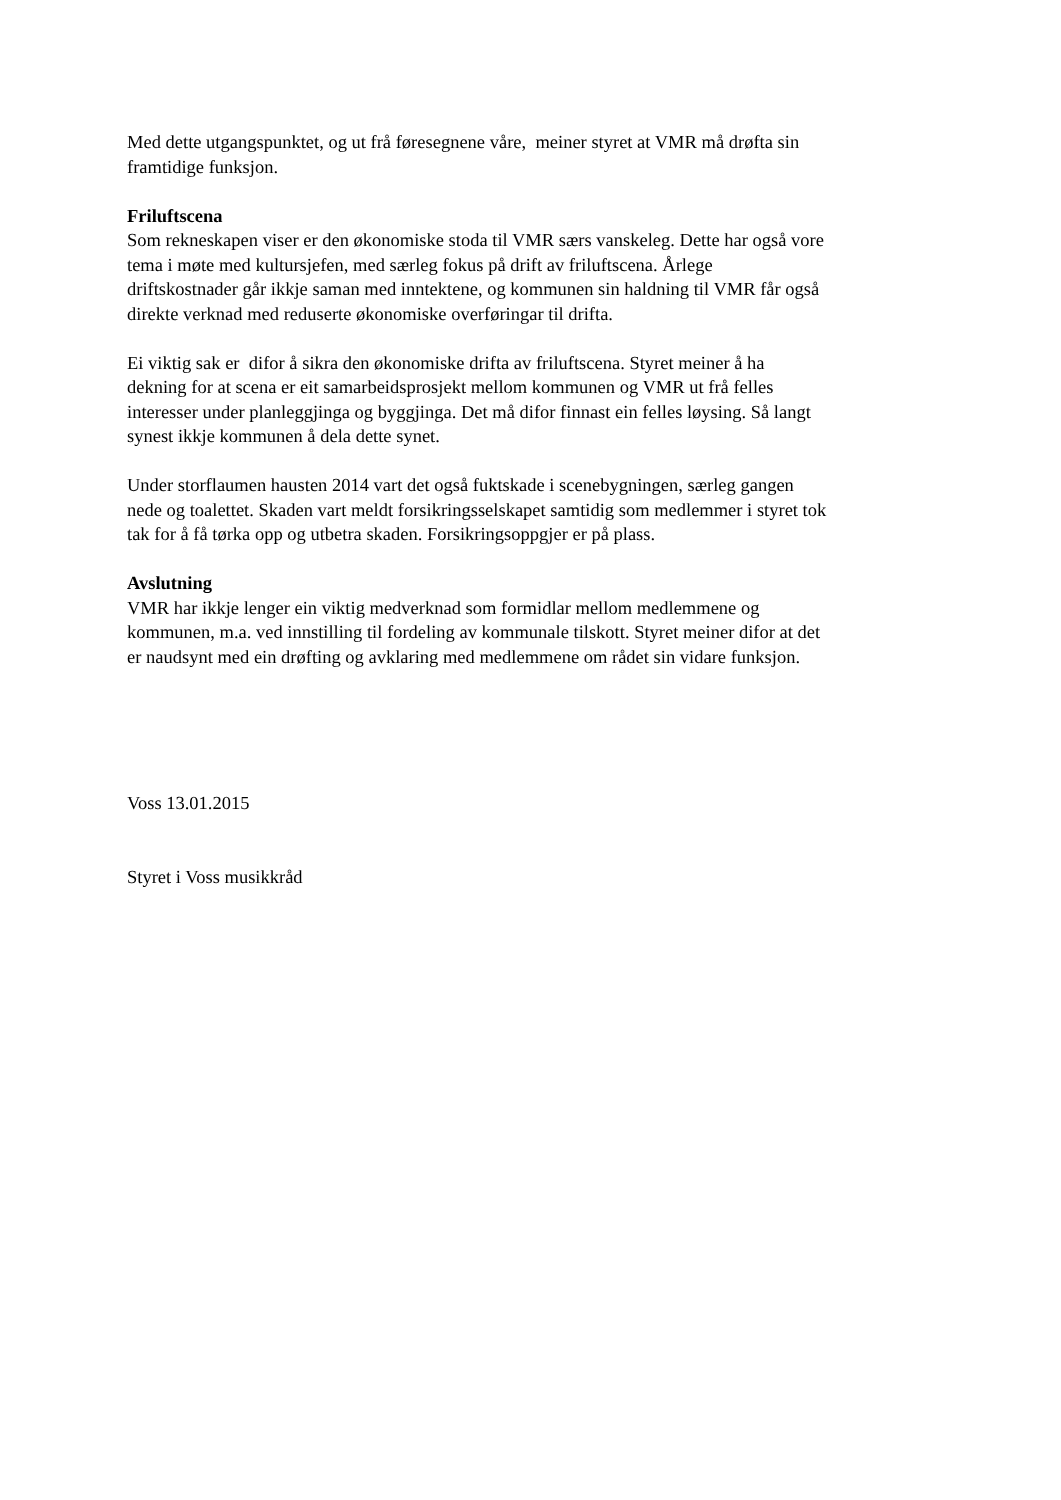Med dette utgangspunktet, og ut frå føresegnene våre, meiner styret at VMR må drøfta sin
framtidige funksjon.
Friluftscena
Som rekneskapen viser er den økonomiske stoda til VMR særs vanskeleg. Dette har også vore
tema i møte med kultursjefen, med særleg fokus på drift av friluftscena. Årlege
driftskostnader går ikkje saman med inntektene, og kommunen sin haldning til VMR får også
direkte verknad med reduserte økonomiske overføringar til drifta.
Ei viktig sak er difor å sikra den økonomiske drifta av friluftscena. Styret meiner å ha
dekning for at scena er eit samarbeidsprosjekt mellom kommunen og VMR ut frå felles
interesser under planleggjinga og byggjinga. Det må difor finnast ein felles løysing. Så langt
synest ikkje kommunen å dela dette synet.
Under storflaumen hausten 2014 vart det også fuktskade i scenebygningen, særleg gangen
nede og toalettet. Skaden vart meldt forsikringsselskapet samtidig som medlemmer i styret tok
tak for å få tørka opp og utbetra skaden. Forsikringsoppgjer er på plass.
Avslutning
VMR har ikkje lenger ein viktig medverknad som formidlar mellom medlemmene og
kommunen, m.a. ved innstilling til fordeling av kommunale tilskott. Styret meiner difor at det
er naudsynt med ein drøfting og avklaring med medlemmene om rådet sin vidare funksjon.
Voss 13.01.2015
Styret i Voss musikkråd